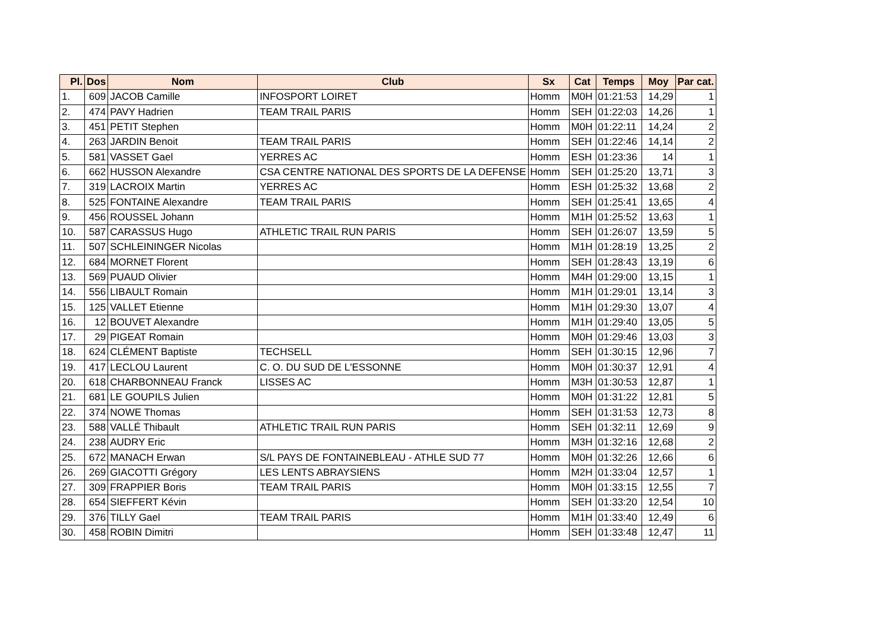| Pl. | Dos | Nom | Club | Sx | Cat | Temps | Moy | Par cat. |
| --- | --- | --- | --- | --- | --- | --- | --- | --- |
| 1. | 609 | JACOB Camille | INFOSPORT LOIRET | Homm | M0H | 01:21:53 | 14,29 | 1 |
| 2. | 474 | PAVY Hadrien | TEAM TRAIL PARIS | Homm | SEH | 01:22:03 | 14,26 | 1 |
| 3. | 451 | PETIT Stephen | | Homm | M0H | 01:22:11 | 14,24 | 2 |
| 4. | 263 | JARDIN Benoit | TEAM TRAIL PARIS | Homm | SEH | 01:22:46 | 14,14 | 2 |
| 5. | 581 | VASSET Gael | YERRES AC | Homm | ESH | 01:23:36 | 14 | 1 |
| 6. | 662 | HUSSON Alexandre | CSA CENTRE NATIONAL DES SPORTS DE LA DEFENSE | Homm | SEH | 01:25:20 | 13,71 | 3 |
| 7. | 319 | LACROIX Martin | YERRES AC | Homm | ESH | 01:25:32 | 13,68 | 2 |
| 8. | 525 | FONTAINE Alexandre | TEAM TRAIL PARIS | Homm | SEH | 01:25:41 | 13,65 | 4 |
| 9. | 456 | ROUSSEL Johann | | Homm | M1H | 01:25:52 | 13,63 | 1 |
| 10. | 587 | CARASSUS Hugo | ATHLETIC TRAIL RUN PARIS | Homm | SEH | 01:26:07 | 13,59 | 5 |
| 11. | 507 | SCHLEININGER Nicolas | | Homm | M1H | 01:28:19 | 13,25 | 2 |
| 12. | 684 | MORNET Florent | | Homm | SEH | 01:28:43 | 13,19 | 6 |
| 13. | 569 | PUAUD Olivier | | Homm | M4H | 01:29:00 | 13,15 | 1 |
| 14. | 556 | LIBAULT Romain | | Homm | M1H | 01:29:01 | 13,14 | 3 |
| 15. | 125 | VALLET Etienne | | Homm | M1H | 01:29:30 | 13,07 | 4 |
| 16. | 12 | BOUVET Alexandre | | Homm | M1H | 01:29:40 | 13,05 | 5 |
| 17. | 29 | PIGEAT Romain | | Homm | M0H | 01:29:46 | 13,03 | 3 |
| 18. | 624 | CLÉMENT Baptiste | TECHSELL | Homm | SEH | 01:30:15 | 12,96 | 7 |
| 19. | 417 | LECLOU Laurent | C. O. DU SUD DE L'ESSONNE | Homm | M0H | 01:30:37 | 12,91 | 4 |
| 20. | 618 | CHARBONNEAU Franck | LISSES AC | Homm | M3H | 01:30:53 | 12,87 | 1 |
| 21. | 681 | LE GOUPILS Julien | | Homm | M0H | 01:31:22 | 12,81 | 5 |
| 22. | 374 | NOWE Thomas | | Homm | SEH | 01:31:53 | 12,73 | 8 |
| 23. | 588 | VALLÉ Thibault | ATHLETIC TRAIL RUN PARIS | Homm | SEH | 01:32:11 | 12,69 | 9 |
| 24. | 238 | AUDRY Eric | | Homm | M3H | 01:32:16 | 12,68 | 2 |
| 25. | 672 | MANACH Erwan | S/L PAYS DE FONTAINEBLEAU - ATHLE SUD 77 | Homm | M0H | 01:32:26 | 12,66 | 6 |
| 26. | 269 | GIACOTTI Grégory | LES LENTS ABRAYSIENS | Homm | M2H | 01:33:04 | 12,57 | 1 |
| 27. | 309 | FRAPPIER Boris | TEAM TRAIL PARIS | Homm | M0H | 01:33:15 | 12,55 | 7 |
| 28. | 654 | SIEFFERT Kévin | | Homm | SEH | 01:33:20 | 12,54 | 10 |
| 29. | 376 | TILLY Gael | TEAM TRAIL PARIS | Homm | M1H | 01:33:40 | 12,49 | 6 |
| 30. | 458 | ROBIN Dimitri | | Homm | SEH | 01:33:48 | 12,47 | 11 |